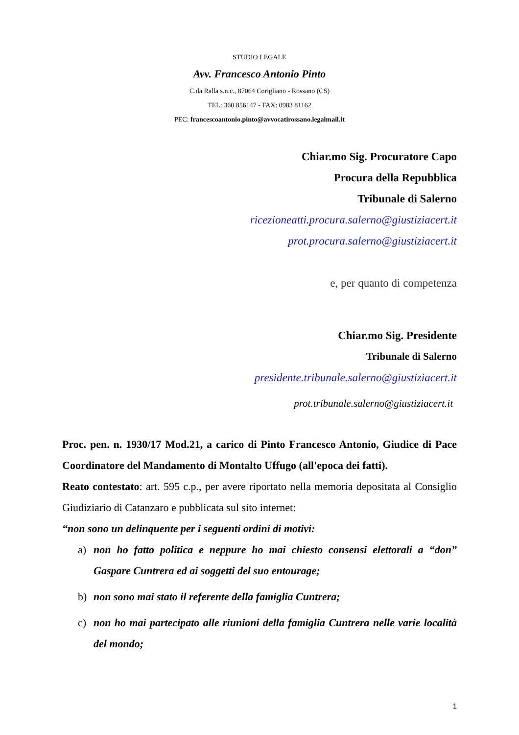STUDIO LEGALE
Avv. Francesco Antonio Pinto
C.da Ralla s.n.c., 87064 Corigliano - Rossano (CS)
TEL: 360 856147 - FAX: 0983 81162
PEC: francescoantonio.pinto@avvocatirossano.legalmail.it
Chiar.mo Sig. Procuratore Capo
Procura della Repubblica
Tribunale di Salerno
ricezioneatti.procura.salerno@giustiziacert.it
prot.procura.salerno@giustiziacert.it
e, per quanto di competenza
Chiar.mo Sig. Presidente
Tribunale di Salerno
presidente.tribunale.salerno@giustiziacert.it
prot.tribunale.salerno@giustiziacert.it
Proc. pen. n. 1930/17 Mod.21, a carico di Pinto Francesco Antonio, Giudice di Pace Coordinatore del Mandamento di Montalto Uffugo (all'epoca dei fatti).
Reato contestato: art. 595 c.p., per avere riportato nella memoria depositata al Consiglio Giudiziario di Catanzaro e pubblicata sul sito internet:
“non sono un delinquente per i seguenti ordini di motivi:
a) non ho fatto politica e neppure ho mai chiesto consensi elettorali a “don” Gaspare Cuntrera ed ai soggetti del suo entourage;
b) non sono mai stato il referente della famiglia Cuntrera;
c) non ho mai partecipato alle riunioni della famiglia Cuntrera nelle varie località del mondo;
1